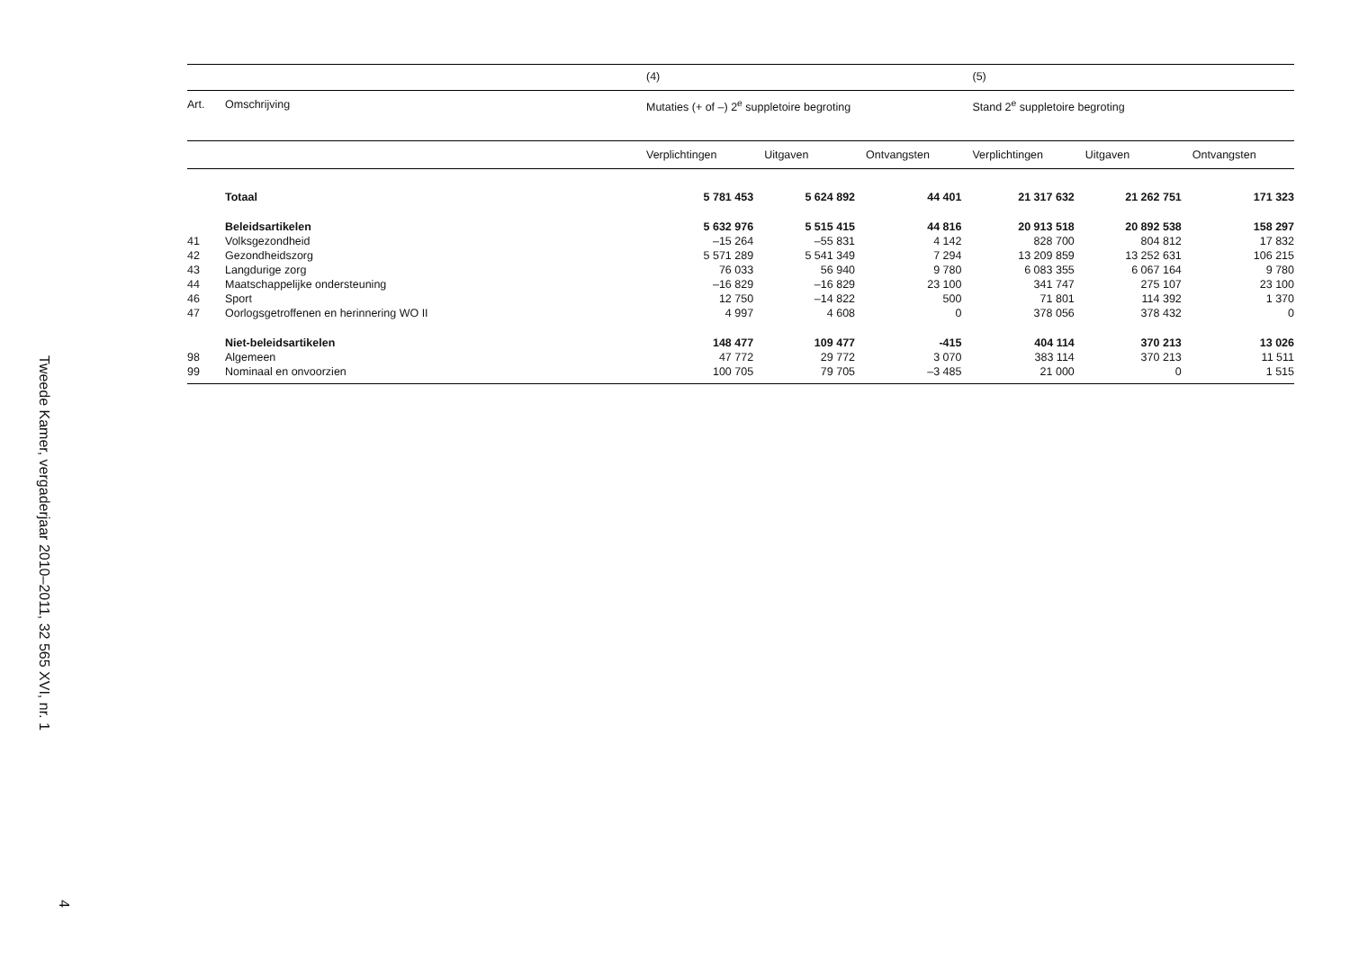Tweede Kamer, vergaderjaar 2010–2011, 32 565 XVI, nr. 1
4
| | | (4) | | | (5) | | |
| --- | --- | --- | --- | --- | --- | --- | --- |
| Art. | Omschrijving | Mutaties (+ of –) 2<sup>e</sup> suppletoire begroting | | | Stand 2<sup>e</sup> suppletoire begroting | | |
| | | Verplichtingen | Uitgaven | Ontvangsten | Verplichtingen | Uitgaven | Ontvangsten |
| | Totaal | 5 781 453 | 5 624 892 | 44 401 | 21 317 632 | 21 262 751 | 171 323 |
| | Beleidsartikelen | 5 632 976 | 5 515 415 | 44 816 | 20 913 518 | 20 892 538 | 158 297 |
| 41 | Volksgezondheid | –15 264 | –55 831 | 4 142 | 828 700 | 804 812 | 17 832 |
| 42 | Gezondheidszorg | 5 571 289 | 5 541 349 | 7 294 | 13 209 859 | 13 252 631 | 106 215 |
| 43 | Langdurige zorg | 76 033 | 56 940 | 9 780 | 6 083 355 | 6 067 164 | 9 780 |
| 44 | Maatschappelijke ondersteuning | –16 829 | –16 829 | 23 100 | 341 747 | 275 107 | 23 100 |
| 46 | Sport | 12 750 | –14 822 | 500 | 71 801 | 114 392 | 1 370 |
| 47 | Oorlogsgetroffenen en herinnering WO II | 4 997 | 4 608 | 0 | 378 056 | 378 432 | 0 |
| | Niet-beleidsartikelen | 148 477 | 109 477 | -415 | 404 114 | 370 213 | 13 026 |
| 98 | Algemeen | 47 772 | 29 772 | 3 070 | 383 114 | 370 213 | 11 511 |
| 99 | Nominaal en onvoorzien | 100 705 | 79 705 | –3 485 | 21 000 | 0 | 1 515 |